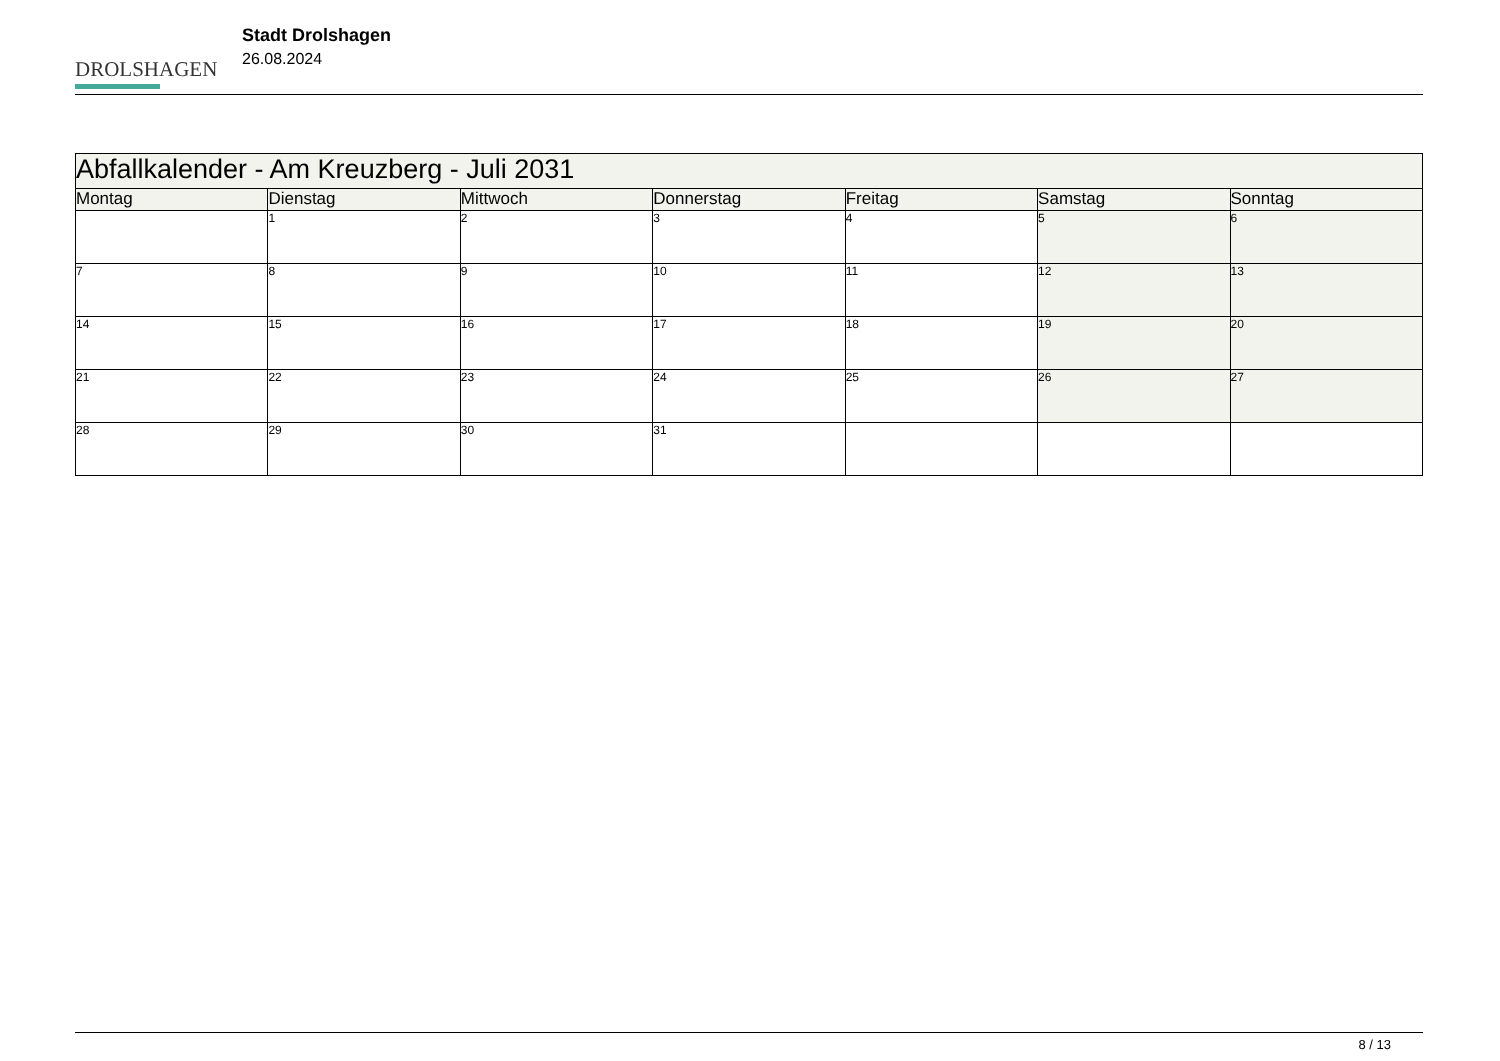DROLSHAGEN
Stadt Drolshagen
26.08.2024
| Abfallkalender - Am Kreuzberg - Juli 2031 | | | | | | |
| --- | --- | --- | --- | --- | --- | --- |
| Montag | Dienstag | Mittwoch | Donnerstag | Freitag | Samstag | Sonntag |
| | 1 | 2 | 3 | 4 | 5 | 6 |
| 7 | 8 | 9 | 10 | 11 | 12 | 13 |
| 14 | 15 | 16 | 17 | 18 | 19 | 20 |
| 21 | 22 | 23 | 24 | 25 | 26 | 27 |
| 28 | 29 | 30 | 31 | | | |
8 / 13